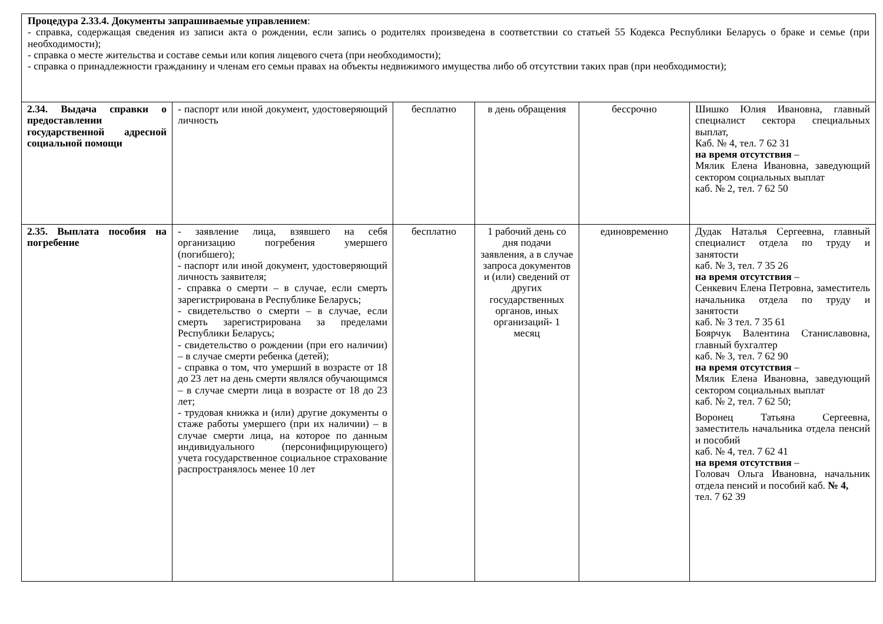| Процедура 2.33.4. Документы запрашиваемые управлением : - справка, содержащая сведения из записи акта о рождении, если запись о родителях произведена в соответствии со статьей 55 Кодекса Республики Беларусь о браке и семье (при необходимости); - справка о месте жительства и составе семьи или копия лицевого счета (при необходимости); - справка о принадлежности гражданину и членам его семьи правах на объекты недвижимого имущества либо об отсутствии таких прав (при необходимости); | | | | | |
| 2.34. Выдача справки о предоставлении государственной адресной социальной помощи | - паспорт или иной документ, удостоверяющий личность | бесплатно | в день обращения | бессрочно | Шишко Юлия Ивановна, главный специалист сектора специальных выплат, Каб. № 4, тел. 7 62 31 на время отсутствия – Мялик Елена Ивановна, заведующий сектором социальных выплат каб. № 2, тел. 7 62 50 |
| 2.35. Выплата пособия на погребение | - заявление лица, взявшего на себя организацию погребения умершего (погибшего); - паспорт или иной документ, удостоверяющий личность заявителя; - справка о смерти – в случае, если смерть зарегистрирована в Республике Беларусь; - свидетельство о смерти – в случае, если смерть зарегистрирована за пределами Республики Беларусь; - свидетельство о рождении (при его наличии) – в случае смерти ребенка (детей); - справка о том, что умерший в возрасте от 18 до 23 лет на день смерти являлся обучающимся – в случае смерти лица в возрасте от 18 до 23 лет; - трудовая книжка и (или) другие документы о стаже работы умершего (при их наличии) – в случае смерти лица, на которое по данным индивидуального (персонифицирующего) учета государственное социальное страхование распространялось менее 10 лет | бесплатно | 1 рабочий день со дня подачи заявления, а в случае запроса документов и (или) сведений от других государственных органов, иных организаций- 1 месяц | единовременно | Дудак Наталья Сергеевна, главный специалист отдела по труду и занятости каб. № 3, тел. 7 35 26 на время отсутствия – Сенкевич Елена Петровна, заместитель начальника отдела по труду и занятости каб. № 3 тел. 7 35 61 Боярчук Валентина Станиславовна, главный бухгалтер каб. № 3, тел. 7 62 90 на время отсутствия – Мялик Елена Ивановна, заведующий сектором социальных выплат каб. № 2, тел. 7 62 50; Воронец Татьяна Сергеевна, заместитель начальника отдела пенсий и пособий каб. № 4, тел. 7 62 41 на время отсутствия – Головач Ольга Ивановна, начальник отдела пенсий и пособий каб. № 4, тел. 7 62 39 |